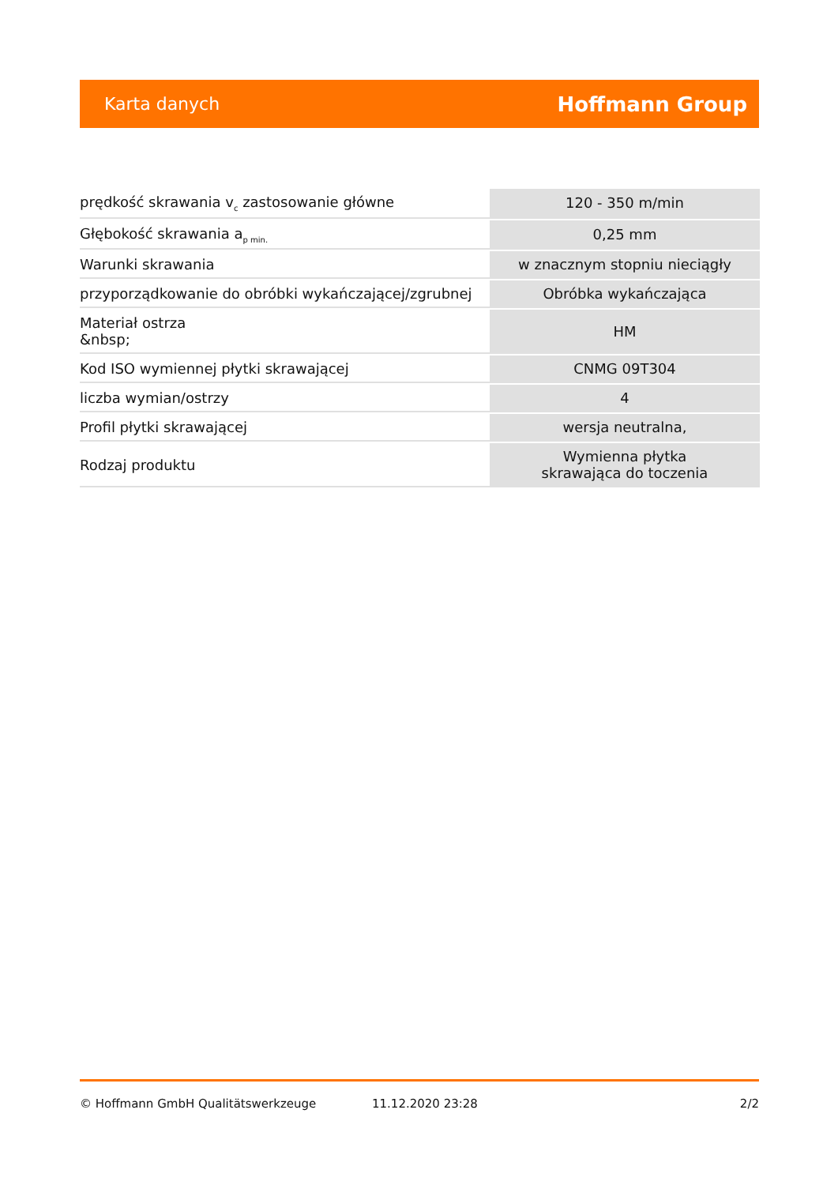Karta danych Hoffmann Group
| prędkość skrawania v<sub>c</sub> zastosowanie główne | 120 - 350 m/min |
| Głębokość skrawania a<sub>p min.</sub> | 0,25 mm |
| Warunki skrawania | w znacznym stopniu nieciągły |
| przyporządkowanie do obróbki wykańczającej/zgrubnej | Obróbka wykańczająca |
| Materiał ostrza &nbsp; | HM |
| Kod ISO wymiennej płytki skrawającej | CNMG 09T304 |
| liczba wymian/ostrzy | 4 |
| Profil płytki skrawającej | wersja neutralna, |
| Rodzaj produktu | Wymienna płytka skrawająca do toczenia |
© Hoffmann GmbH Qualitätswerkzeuge 11.12.2020 23:28 2/2